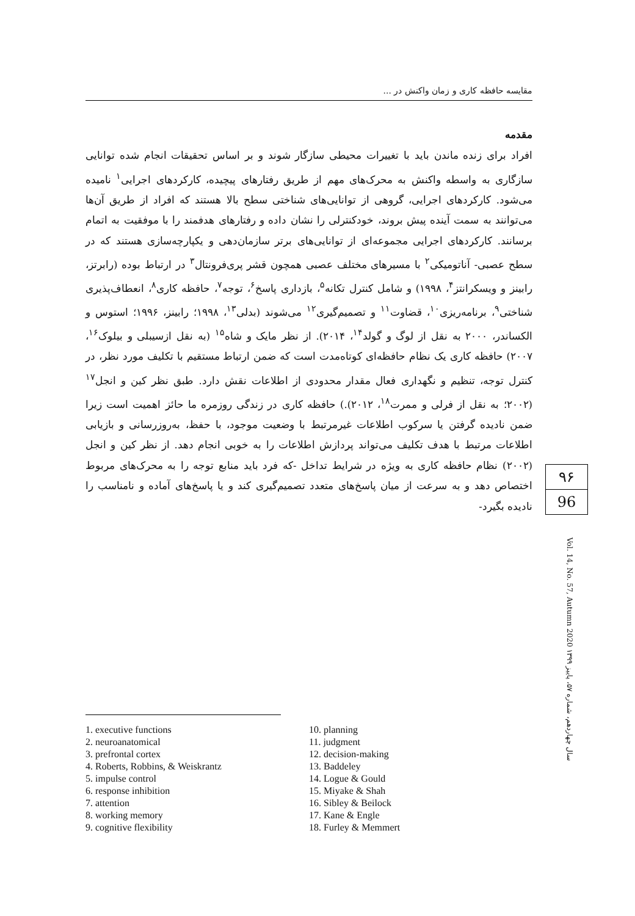مقایسه حافظه کاری و زمان واکنش در ...
مقدمه
افراد برای زنده ماندن باید با تغییرات محیطی سازگار شوند و بر اساس تحقیقات انجام شده توانایی سازگاری به واسطه واکنش به محرک‌های مهم از طریق رفتارهای پیچیده، کارکردهای اجرایی<sup>۱</sup> نامیده می‌شود. کارکردهای اجرایی، گروهی از توانایی‌های شناختی سطح بالا هستند که افراد از طریق آن‌ها می‌توانند به سمت آینده پیش بروند، خودکنترلی را نشان داده و رفتارهای هدفمند را با موفقیت به اتمام برسانند. کارکردهای اجرایی مجموعه‌ای از توانایی‌های برتر سازمان‌دهی و یکپارچه‌سازی هستند که در سطح عصبی- آناتومیکی<sup>۲</sup> با مسیرهای مختلف عصبی همچون قشر پری‌فرونتال<sup>۳</sup> در ارتباط بوده (رابرتز، رابینز و ویسکرانتز<sup>۴</sup>، ۱۹۹۸) و شامل کنترل تکانه<sup>۵</sup>، بازداری پاسخ<sup>۶</sup>، توجه<sup>۷</sup>، حافظه کاری<sup>۸</sup>، انعطاف‌پذیری شناختی<sup>۹</sup>، برنامه‌ریزی<sup>۱۰</sup>، قضاوت<sup>۱۱</sup> و تصمیم‌گیری<sup>۱۲</sup> می‌شوند (بدلی<sup>۱۳</sup>، ۱۹۹۸؛ رابینز، ۱۹۹۶؛ استوس و الکساندر، ۲۰۰۰ به نقل از لوگ و گولد<sup>۱۴</sup>، ۲۰۱۴). از نظر مایک و شاه<sup>۱۵</sup> (به نقل ازسیبلی و بیلوک<sup>۱۶</sup>، ۲۰۰۷) حافظه کاری یک نظام حافظه‌ای کوتاه‌مدت است که ضمن ارتباط مستقیم با تکلیف مورد نظر، در کنترل توجه، تنظیم و نگهداری فعال مقدار محدودی از اطلاعات نقش دارد. طبق نظر کین و انجل<sup>۱۷</sup> (۲۰۰۲؛ به نقل از فرلی و ممرت<sup>۱۸</sup>، ۲۰۱۲).) حافظه کاری در زندگی روزمره ما حائز اهمیت است زیرا ضمن نادیده گرفتن یا سرکوب اطلاعات غیرمرتبط با وضعیت موجود، با حفظ، به‌روزرسانی و بازیابی اطلاعات مرتبط با هدف تکلیف می‌تواند پردازش اطلاعات را به خوبی انجام دهد. از نظر کین و انجل (۲۰۰۲) نظام حافظه کاری به ویژه در شرایط تداخل -که فرد باید منابع توجه را به محرک‌های مربوط اختصاص دهد و به سرعت از میان پاسخ‌های متعدد تصمیم‌گیری کند و یا پاسخ‌های آماده و نامناسب را نادیده بگیرد-
۹۶
96
سال چهاردهم، شماره ۵۷، پاییز ۱۳۹۹ Vol. 14, No. 57, Autumn 2020
1. executive functions
2. neuroanatomical
3. prefrontal cortex
4. Roberts, Robbins, & Weiskrantz
5. impulse control
6. response inhibition
7. attention
8. working memory
9. cognitive flexibility
10. planning
11. judgment
12. decision-making
13. Baddeley
14. Logue & Gould
15. Miyake & Shah
16. Sibley & Beilock
17. Kane & Engle
18. Furley & Memmert